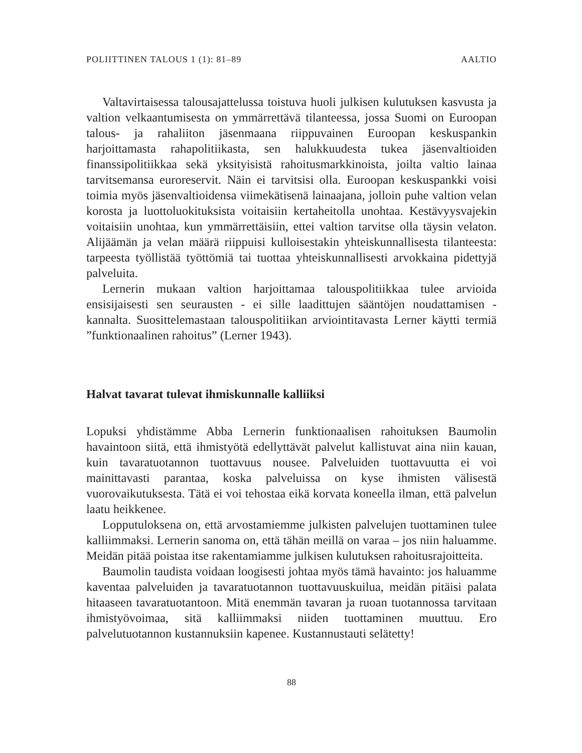POLIITTINEN TALOUS 1 (1): 81–89 AALTIO
Valtavirtaisessa talousajattelussa toistuva huoli julkisen kulutuksen kasvusta ja valtion velkaantumisesta on ymmärrettävä tilanteessa, jossa Suomi on Euroopan talous- ja rahaliiton jäsenmaana riippuvainen Euroopan keskuspankin harjoittamasta rahapolitiikasta, sen halukkuudesta tukea jäsenvaltioiden finanssipolitiikkaa sekä yksityisistä rahoitusmarkkinoista, joilta valtio lainaa tarvitsemansa euroreservit. Näin ei tarvitsisi olla. Euroopan keskuspankki voisi toimia myös jäsenvaltioidensa viimekätisenä lainaajana, jolloin puhe valtion velan korosta ja luottoluokituksista voitaisiin kertaheitolla unohtaa. Kestävyysvajekin voitaisiin unohtaa, kun ymmärrettäisiin, ettei valtion tarvitse olla täysin velaton. Alijäämän ja velan määrä riippuisi kulloisestakin yhteiskunnallisesta tilanteesta: tarpeesta työllistää työttömiä tai tuottaa yhteiskunnallisesti arvokkaina pidettyjä palveluita.
Lernerin mukaan valtion harjoittamaa talouspolitiikkaa tulee arvioida ensisijaisesti sen seurausten - ei sille laadittujen sääntöjen noudattamisen - kannalta. Suosittelemastaan talouspolitiikan arviointitavasta Lerner käytti termiä ”funktionaalinen rahoitus” (Lerner 1943).
Halvat tavarat tulevat ihmiskunnalle kalliiksi
Lopuksi yhdistämme Abba Lernerin funktionaalisen rahoituksen Baumolin havaintoon siitä, että ihmistyötä edellyttävät palvelut kallistuvat aina niin kauan, kuin tavaratuotannon tuottavuus nousee. Palveluiden tuottavuutta ei voi mainittavasti parantaa, koska palveluissa on kyse ihmisten välisestä vuorovaikutuksesta. Tätä ei voi tehostaa eikä korvata koneella ilman, että palvelun laatu heikkenee.
Lopputuloksena on, että arvostamiemme julkisten palvelujen tuottaminen tulee kalliimmaksi. Lernerin sanoma on, että tähän meillä on varaa – jos niin haluamme. Meidän pitää poistaa itse rakentamiamme julkisen kulutuksen rahoitusrajoitteita.
Baumolin taudista voidaan loogisesti johtaa myös tämä havainto: jos haluamme kaventaa palveluiden ja tavaratuotannon tuottavuuskuilua, meidän pitäisi palata hitaaseen tavaratuotantoon. Mitä enemmän tavaran ja ruoan tuotannossa tarvitaan ihmistyövoimaa, sitä kalliimmaksi niiden tuottaminen muuttuu. Ero palvelutuotannon kustannuksiin kapenee. Kustannustauti selätetty!
88